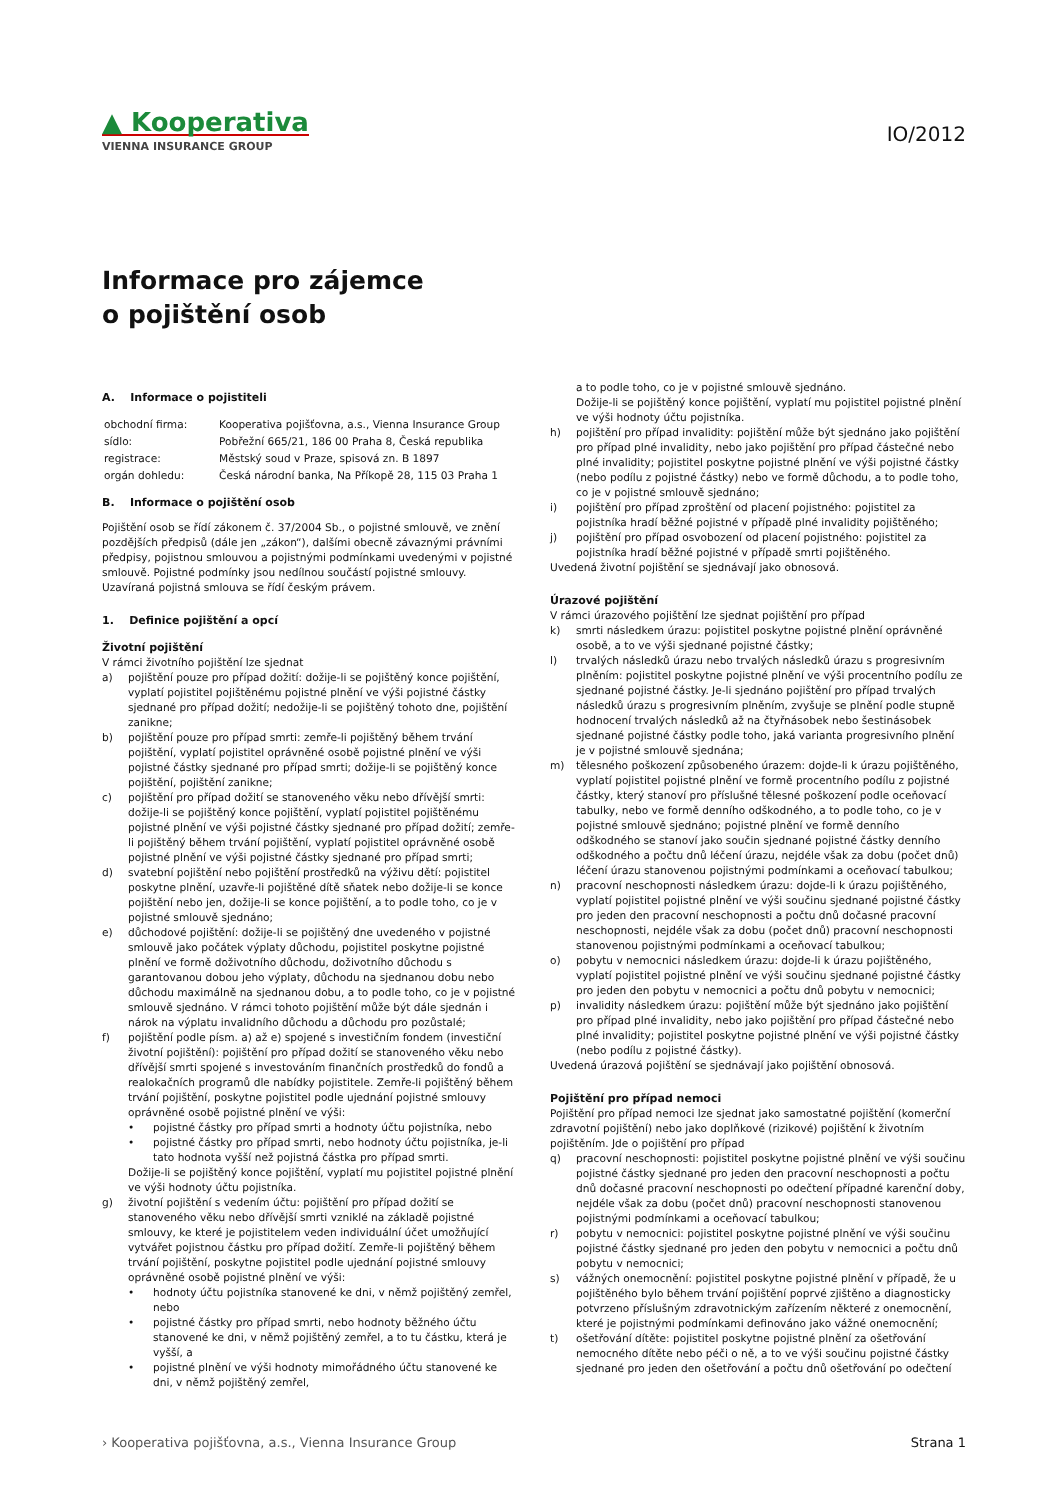▲ Kooperativa
VIENNA INSURANCE GROUP
IO/2012
Informace pro zájemce
o pojištění osob
A. Informace o pojistiteli
| obchodní firma: | Kooperativa pojišťovna, a.s., Vienna Insurance Group |
| sídlo: | Pobřežní 665/21, 186 00 Praha 8, Česká republika |
| registrace: | Městský soud v Praze, spisová zn. B 1897 |
| orgán dohledu: | Česká národní banka, Na Příkopě 28, 115 03 Praha 1 |
B. Informace o pojištění osob
Pojištění osob se řídí zákonem č. 37/2004 Sb., o pojistné smlouvě, ve znění pozdějších předpisů (dále jen „zákon“), dalšími obecně závaznými právními předpisy, pojistnou smlouvou a pojistnými podmínkami uvedenými v pojistné smlouvě. Pojistné podmínky jsou nedílnou součástí pojistné smlouvy. Uzavíraná pojistná smlouva se řídí českým právem.
1. Definice pojištění a opcí
Životní pojištění
V rámci životního pojištění lze sjednat
a) pojištění pouze pro případ dožití: dožije-li se pojištěný konce pojištění, vyplatí pojistitel pojištěnému pojistné plnění ve výši pojistné částky sjednané pro případ dožití; nedožije-li se pojištěný tohoto dne, pojištění zanikne;
b) pojištění pouze pro případ smrti: zemře-li pojištěný během trvání pojištění, vyplatí pojistitel oprávněné osobě pojistné plnění ve výši pojistné částky sjednané pro případ smrti; dožije-li se pojištěný konce pojištění, pojištění zanikne;
c) pojištění pro případ dožití se stanoveného věku nebo dřívější smrti: dožije-li se pojištěný konce pojištění, vyplatí pojistitel pojištěnému pojistné plnění ve výši pojistné částky sjednané pro případ dožití; zemře-li pojištěný během trvání pojištění, vyplatí pojistitel oprávněné osobě pojistné plnění ve výši pojistné částky sjednané pro případ smrti;
d) svatební pojištění nebo pojištění prostředků na výživu dětí: pojistitel poskytne plnění, uzavře-li pojištěné dítě sňatek nebo dožije-li se konce pojištění nebo jen, dožije-li se konce pojištění, a to podle toho, co je v pojistné smlouvě sjednáno;
e) důchodové pojištění: dožije-li se pojištěný dne uvedeného v pojistné smlouvě jako počátek výplaty důchodu, pojistitel poskytne pojistné plnění ve formě doživotního důchodu, doživotního důchodu s garantovanou dobou jeho výplaty, důchodu na sjednanou dobu nebo důchodu maximálně na sjednanou dobu, a to podle toho, co je v pojistné smlouvě sjednáno. V rámci tohoto pojištění může být dále sjednán i nárok na výplatu invalidního důchodu a důchodu pro pozůstalé;
f) pojištění podle písm. a) až e) spojené s investičním fondem (investiční životní pojištění): pojištění pro případ dožití se stanoveného věku nebo dřívější smrti spojené s investováním finančních prostředků do fondů a realokačních programů dle nabídky pojistitele. Zemře-li pojištěný během trvání pojištění, poskytne pojistitel podle ujednání pojistné smlouvy oprávněné osobě pojistné plnění ve výši:
• pojistné částky pro případ smrti a hodnoty účtu pojistníka, nebo
• pojistné částky pro případ smrti, nebo hodnoty účtu pojistníka, je-li tato hodnota vyšší než pojistná částka pro případ smrti.
Dožije-li se pojištěný konce pojištění, vyplatí mu pojistitel pojistné plnění ve výši hodnoty účtu pojistníka.
g) životní pojištění s vedením účtu: pojištění pro případ dožití se stanoveného věku nebo dřívější smrti vzniklé na základě pojistné smlouvy, ke které je pojistitelem veden individuální účet umožňující vytvářet pojistnou částku pro případ dožití. Zemře-li pojištěný během trvání pojištění, poskytne pojistitel podle ujednání pojistné smlouvy oprávněné osobě pojistné plnění ve výši:
• hodnoty účtu pojistníka stanovené ke dni, v němž pojištěný zemřel, nebo
• pojistné částky pro případ smrti, nebo hodnoty běžného účtu stanovené ke dni, v němž pojištěný zemřel, a to tu částku, která je vyšší, a
• pojistné plnění ve výši hodnoty mimořádného účtu stanovené ke dni, v němž pojištěný zemřel,
a to podle toho, co je v pojistné smlouvě sjednáno.
Dožije-li se pojištěný konce pojištění, vyplatí mu pojistitel pojistné plnění ve výši hodnoty účtu pojistníka.
h) pojištění pro případ invalidity: pojištění může být sjednáno jako pojištění pro případ plné invalidity, nebo jako pojištění pro případ částečné nebo plné invalidity; pojistitel poskytne pojistné plnění ve výši pojistné částky (nebo podílu z pojistné částky) nebo ve formě důchodu, a to podle toho, co je v pojistné smlouvě sjednáno;
i) pojištění pro případ zproštění od placení pojistného: pojistitel za pojistníka hradí běžné pojistné v případě plné invalidity pojištěného;
j) pojištění pro případ osvobození od placení pojistného: pojistitel za pojistníka hradí běžné pojistné v případě smrti pojištěného.
Uvedená životní pojištění se sjednávají jako obnosová.
Úrazové pojištění
V rámci úrazového pojištění lze sjednat pojištění pro případ
k) smrti následkem úrazu: pojistitel poskytne pojistné plnění oprávněné osobě, a to ve výši sjednané pojistné částky;
l) trvalých následků úrazu nebo trvalých následků úrazu s progresivním plněním: pojistitel poskytne pojistné plnění ve výši procentního podílu ze sjednané pojistné částky. Je-li sjednáno pojištění pro případ trvalých následků úrazu s progresivním plněním, zvyšuje se plnění podle stupně hodnocení trvalých následků až na čtyřnásobek nebo šestinásobek sjednané pojistné částky podle toho, jaká varianta progresivního plnění je v pojistné smlouvě sjednána;
m) tělesného poškození způsobeného úrazem: dojde-li k úrazu pojištěného, vyplatí pojistitel pojistné plnění ve formě procentního podílu z pojistné částky, který stanoví pro příslušné tělesné poškození podle oceňovací tabulky, nebo ve formě denního odškodného, a to podle toho, co je v pojistné smlouvě sjednáno; pojistné plnění ve formě denního odškodného se stanoví jako součin sjednané pojistné částky denního odškodného a počtu dnů léčení úrazu, nejdéle však za dobu (počet dnů) léčení úrazu stanovenou pojistnými podmínkami a oceňovací tabulkou;
n) pracovní neschopnosti následkem úrazu: dojde-li k úrazu pojištěného, vyplatí pojistitel pojistné plnění ve výši součinu sjednané pojistné částky pro jeden den pracovní neschopnosti a počtu dnů dočasné pracovní neschopnosti, nejdéle však za dobu (počet dnů) pracovní neschopnosti stanovenou pojistnými podmínkami a oceňovací tabulkou;
o) pobytu v nemocnici následkem úrazu: dojde-li k úrazu pojištěného, vyplatí pojistitel pojistné plnění ve výši součinu sjednané pojistné částky pro jeden den pobytu v nemocnici a počtu dnů pobytu v nemocnici;
p) invalidity následkem úrazu: pojištění může být sjednáno jako pojištění pro případ plné invalidity, nebo jako pojištění pro případ částečné nebo plné invalidity; pojistitel poskytne pojistné plnění ve výši pojistné částky (nebo podílu z pojistné částky).
Uvedená úrazová pojištění se sjednávají jako pojištění obnosová.
Pojištění pro případ nemoci
Pojištění pro případ nemoci lze sjednat jako samostatné pojištění (komerční zdravotní pojištění) nebo jako doplňkové (rizikové) pojištění k životním pojištěním. Jde o pojištění pro případ
q) pracovní neschopnosti: pojistitel poskytne pojistné plnění ve výši součinu pojistné částky sjednané pro jeden den pracovní neschopnosti a počtu dnů dočasné pracovní neschopnosti po odečtení případné karenční doby, nejdéle však za dobu (počet dnů) pracovní neschopnosti stanovenou pojistnými podmínkami a oceňovací tabulkou;
r) pobytu v nemocnici: pojistitel poskytne pojistné plnění ve výši součinu pojistné částky sjednané pro jeden den pobytu v nemocnici a počtu dnů pobytu v nemocnici;
s) vážných onemocnění: pojistitel poskytne pojistné plnění v případě, že u pojištěného bylo během trvání pojištění poprvé zjištěno a diagnosticky potvrzeno příslušným zdravotnickým zařízením některé z onemocnění, které je pojistnými podmínkami definováno jako vážné onemocnění;
t) ošetřování dítěte: pojistitel poskytne pojistné plnění za ošetřování nemocného dítěte nebo péči o ně, a to ve výši součinu pojistné částky sjednané pro jeden den ošetřování a počtu dnů ošetřování po odečtení
› Kooperativa pojišťovna, a.s., Vienna Insurance Group Strana 1